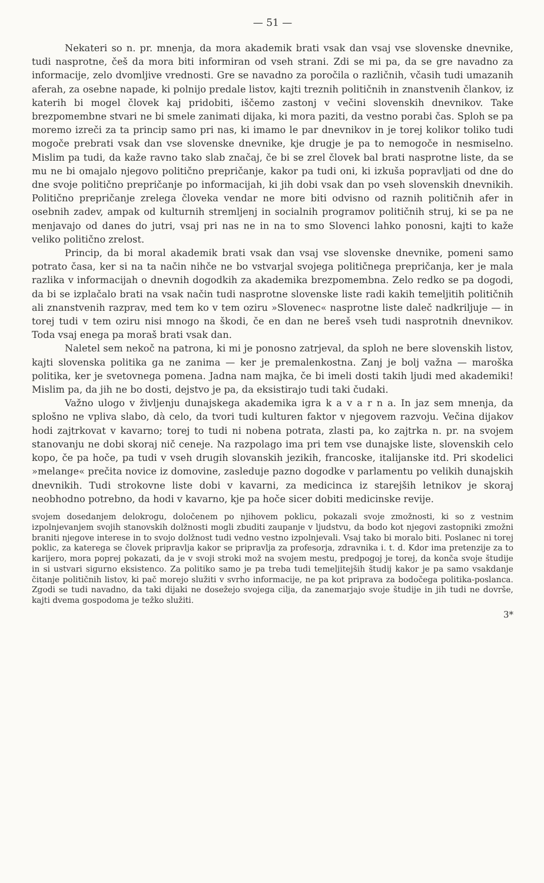— 51 —
Nekateri so n. pr. mnenja, da mora akademik brati vsak dan vsaj vse slovenske dnevnike, tudi nasprotne, češ da mora biti informiran od vseh strani. Zdi se mi pa, da se gre navadno za informacije, zelo dvomljive vrednosti. Gre se navadno za poročila o različnih, včasih tudi umazanih aferah, za osebne napade, ki polnijo predale listov, kajti treznih političnih in znanstvenih člankov, iz katerih bi mogel človek kaj pridobiti, iščemo zastonj v večini slovenskih dnevnikov. Take brezpomembne stvari ne bi smele zanimati dijaka, ki mora paziti, da vestno porabi čas. Sploh se pa moremo izreči za ta princip samo pri nas, ki imamo le par dnevnikov in je torej kolikor toliko tudi mogoče prebrati vsak dan vse slovenske dnevnike, kje drugje je pa to nemogoče in nesmiselno. Mislim pa tudi, da kaže ravno tako slab značaj, če bi se zrel človek bal brati nasprotne liste, da se mu ne bi omajalo njegovo politično prepričanje, kakor pa tudi oni, ki izkuša popravljati od dne do dne svoje politično prepričanje po informacijah, ki jih dobi vsak dan po vseh slovenskih dnevnikih. Politično prepričanje zrelega človeka vendar ne more biti odvisno od raznih političnih afer in osebnih zadev, ampak od kulturnih stremljenj in socialnih programov političnih struj, ki se pa ne menjavajo od danes do jutri, vsaj pri nas ne in na to smo Slovenci lahko ponosni, kajti to kaže veliko politično zrelost.
Princip, da bi moral akademik brati vsak dan vsaj vse slovenske dnevnike, pomeni samo potrato časa, ker si na ta način nihče ne bo vstvarjal svojega političnega prepričanja, ker je mala razlika v informacijah o dnevnih dogodkih za akademika brezpomembna. Zelo redko se pa dogodi, da bi se izplačalo brati na vsak način tudi nasprotne slovenske liste radi kakih temeljitih političnih ali znanstvenih razprav, med tem ko v tem oziru »Slovenec« nasprotne liste daleč nadkriljuje — in torej tudi v tem oziru nisi mnogo na škodi, če en dan ne bereš vseh tudi nasprotnih dnevnikov. Toda vsaj enega pa moraš brati vsak dan.
Naletel sem nekoč na patrona, ki mi je ponosno zatrjeval, da sploh ne bere slovenskih listov, kajti slovenska politika ga ne zanima — ker je premalenkostna. Zanj je bolj važna — maroška politika, ker je svetovnega pomena. Jadna nam majka, če bi imeli dosti takih ljudi med akademiki! Mislim pa, da jih ne bo dosti, dejstvo je pa, da eksistirajo tudi taki čudaki.
Važno ulogo v življenju dunajskega akademika igra k a v a r n a. In jaz sem mnenja, da splošno ne vpliva slabo, dà celo, da tvori tudi kulturen faktor v njegovem razvoju. Večina dijakov hodi zajtrkovat v kavarno; torej to tudi ni nobena potrata, zlasti pa, ko zajtrka n. pr. na svojem stanovanju ne dobi skoraj nič ceneje. Na razpolago ima pri tem vse dunajske liste, slovenskih celo kopo, če pa hoče, pa tudi v vseh drugih slovanskih jezikih, francoske, italijanske itd. Pri skodelici »melange« prečita novice iz domovine, zasleduje pazno dogodke v parlamentu po velikih dunajskih dnevnikih. Tudi strokovne liste dobi v kavarni, za medicinca iz starejših letnikov je skoraj neobhodno potrebno, da hodi v kavarno, kje pa hoče sicer dobiti medicinske revije.
svojem dosedanjem delokrogu, določenem po njihovem poklicu, pokazali svoje zmožnosti, ki so z vestnim izpolnjevanjem svojih stanovskih dolžnosti mogli zbuditi zaupanje v ljudstvu, da bodo kot njegovi zastopniki zmožni braniti njegove interese in to svojo dolžnost tudi vedno vestno izpolnjevali. Vsaj tako bi moralo biti. Poslanec ni torej poklic, za katerega se človek pripravlja kakor se pripravlja za profesorja, zdravnika i. t. d. Kdor ima pretenzije za to karijero, mora poprej pokazati, da je v svoji stroki mož na svojem mestu, predpogoj je torej, da konča svoje študije in si ustvari sigurno eksistenco. Za politiko samo je pa treba tudi temeljitejših študij kakor je pa samo vsakdanje čitanje političnih listov, ki pač morejo služiti v svrho informacije, ne pa kot priprava za bodočega politika-poslanca. Zgodi se tudi navadno, da taki dijaki ne dosežejo svojega cilja, da zanemarjajo svoje študije in jih tudi ne dovrše, kajti dvema gospodoma je težko služiti.
3*